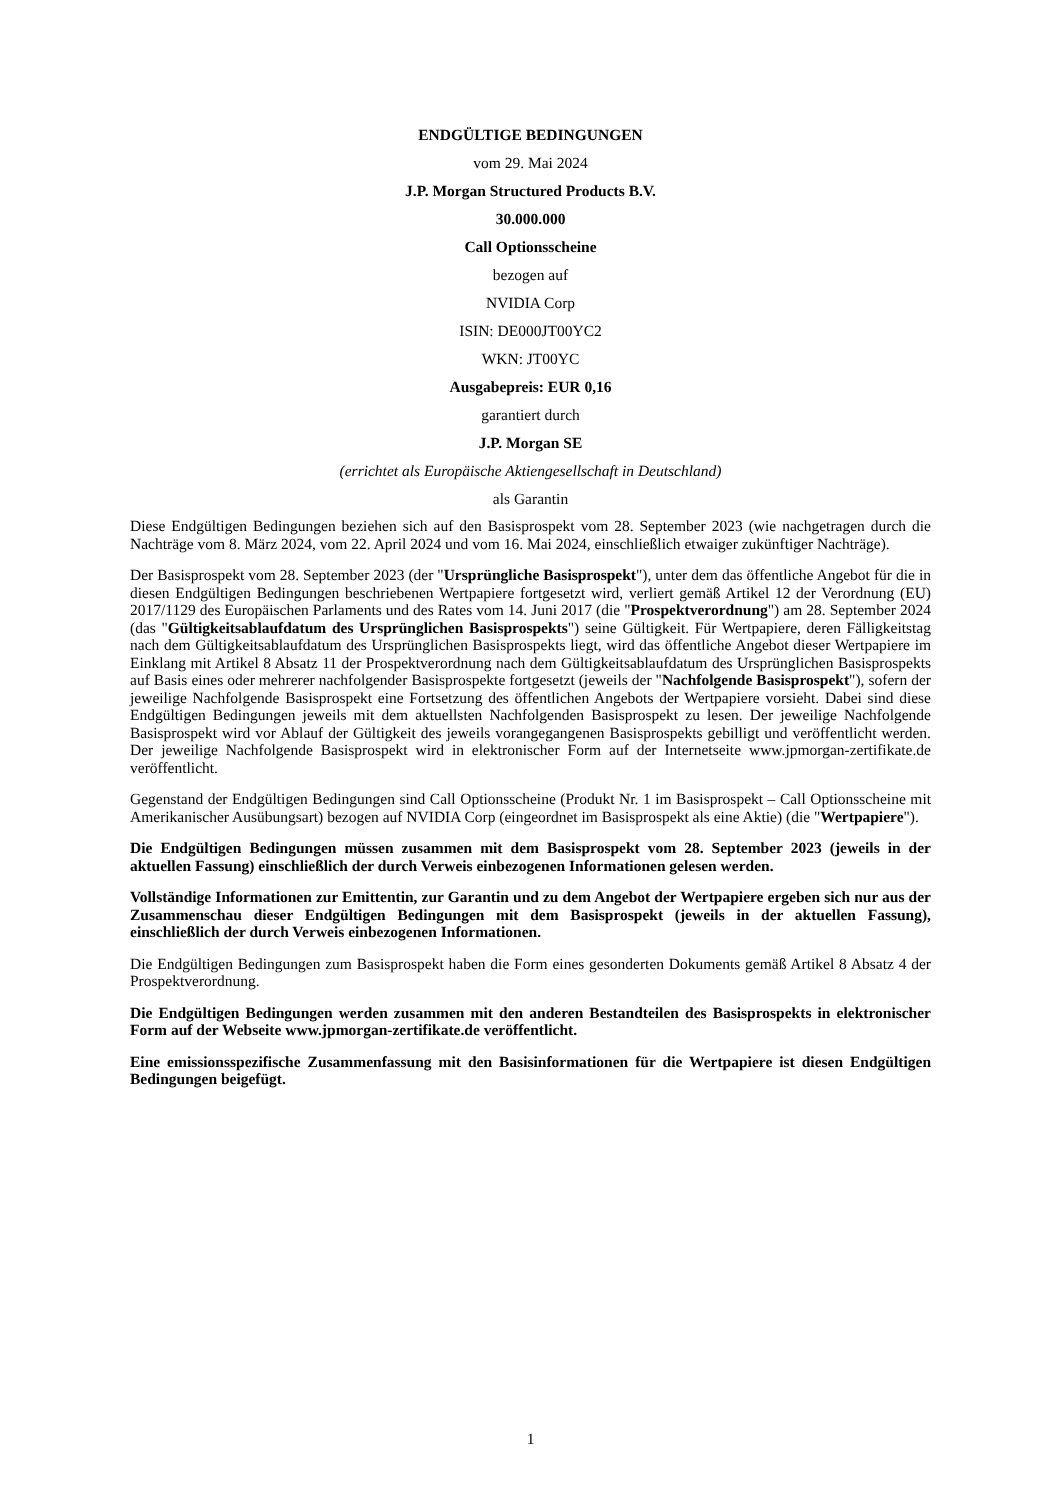ENDGÜLTIGE BEDINGUNGEN
vom 29. Mai 2024
J.P. Morgan Structured Products B.V.
30.000.000
Call Optionsscheine
bezogen auf
NVIDIA Corp
ISIN: DE000JT00YC2
WKN: JT00YC
Ausgabepreis: EUR 0,16
garantiert durch
J.P. Morgan SE
(errichtet als Europäische Aktiengesellschaft in Deutschland)
als Garantin
Diese Endgültigen Bedingungen beziehen sich auf den Basisprospekt vom 28. September 2023 (wie nachgetragen durch die Nachträge vom 8. März 2024, vom 22. April 2024 und vom 16. Mai 2024, einschließlich etwaiger zukünftiger Nachträge).
Der Basisprospekt vom 28. September 2023 (der "Ursprüngliche Basisprospekt"), unter dem das öffentliche Angebot für die in diesen Endgültigen Bedingungen beschriebenen Wertpapiere fortgesetzt wird, verliert gemäß Artikel 12 der Verordnung (EU) 2017/1129 des Europäischen Parlaments und des Rates vom 14. Juni 2017 (die "Prospektverordnung") am 28. September 2024 (das "Gültigkeitsablaufdatum des Ursprünglichen Basisprospekts") seine Gültigkeit. Für Wertpapiere, deren Fälligkeitstag nach dem Gültigkeitsablaufdatum des Ursprünglichen Basisprospekts liegt, wird das öffentliche Angebot dieser Wertpapiere im Einklang mit Artikel 8 Absatz 11 der Prospektverordnung nach dem Gültigkeitsablaufdatum des Ursprünglichen Basisprospekts auf Basis eines oder mehrerer nachfolgender Basisprospekte fortgesetzt (jeweils der "Nachfolgende Basisprospekt"), sofern der jeweilige Nachfolgende Basisprospekt eine Fortsetzung des öffentlichen Angebots der Wertpapiere vorsieht. Dabei sind diese Endgültigen Bedingungen jeweils mit dem aktuellsten Nachfolgenden Basisprospekt zu lesen. Der jeweilige Nachfolgende Basisprospekt wird vor Ablauf der Gültigkeit des jeweils vorangegangenen Basisprospekts gebilligt und veröffentlicht werden. Der jeweilige Nachfolgende Basisprospekt wird in elektronischer Form auf der Internetseite www.jpmorgan-zertifikate.de veröffentlicht.
Gegenstand der Endgültigen Bedingungen sind Call Optionsscheine (Produkt Nr. 1 im Basisprospekt – Call Optionsscheine mit Amerikanischer Ausübungsart) bezogen auf NVIDIA Corp (eingeordnet im Basisprospekt als eine Aktie) (die "Wertpapiere").
Die Endgültigen Bedingungen müssen zusammen mit dem Basisprospekt vom 28. September 2023 (jeweils in der aktuellen Fassung) einschließlich der durch Verweis einbezogenen Informationen gelesen werden.
Vollständige Informationen zur Emittentin, zur Garantin und zu dem Angebot der Wertpapiere ergeben sich nur aus der Zusammenschau dieser Endgültigen Bedingungen mit dem Basisprospekt (jeweils in der aktuellen Fassung), einschließlich der durch Verweis einbezogenen Informationen.
Die Endgültigen Bedingungen zum Basisprospekt haben die Form eines gesonderten Dokuments gemäß Artikel 8 Absatz 4 der Prospektverordnung.
Die Endgültigen Bedingungen werden zusammen mit den anderen Bestandteilen des Basisprospekts in elektronischer Form auf der Webseite www.jpmorgan-zertifikate.de veröffentlicht.
Eine emissionsspezifische Zusammenfassung mit den Basisinformationen für die Wertpapiere ist diesen Endgültigen Bedingungen beigefügt.
1